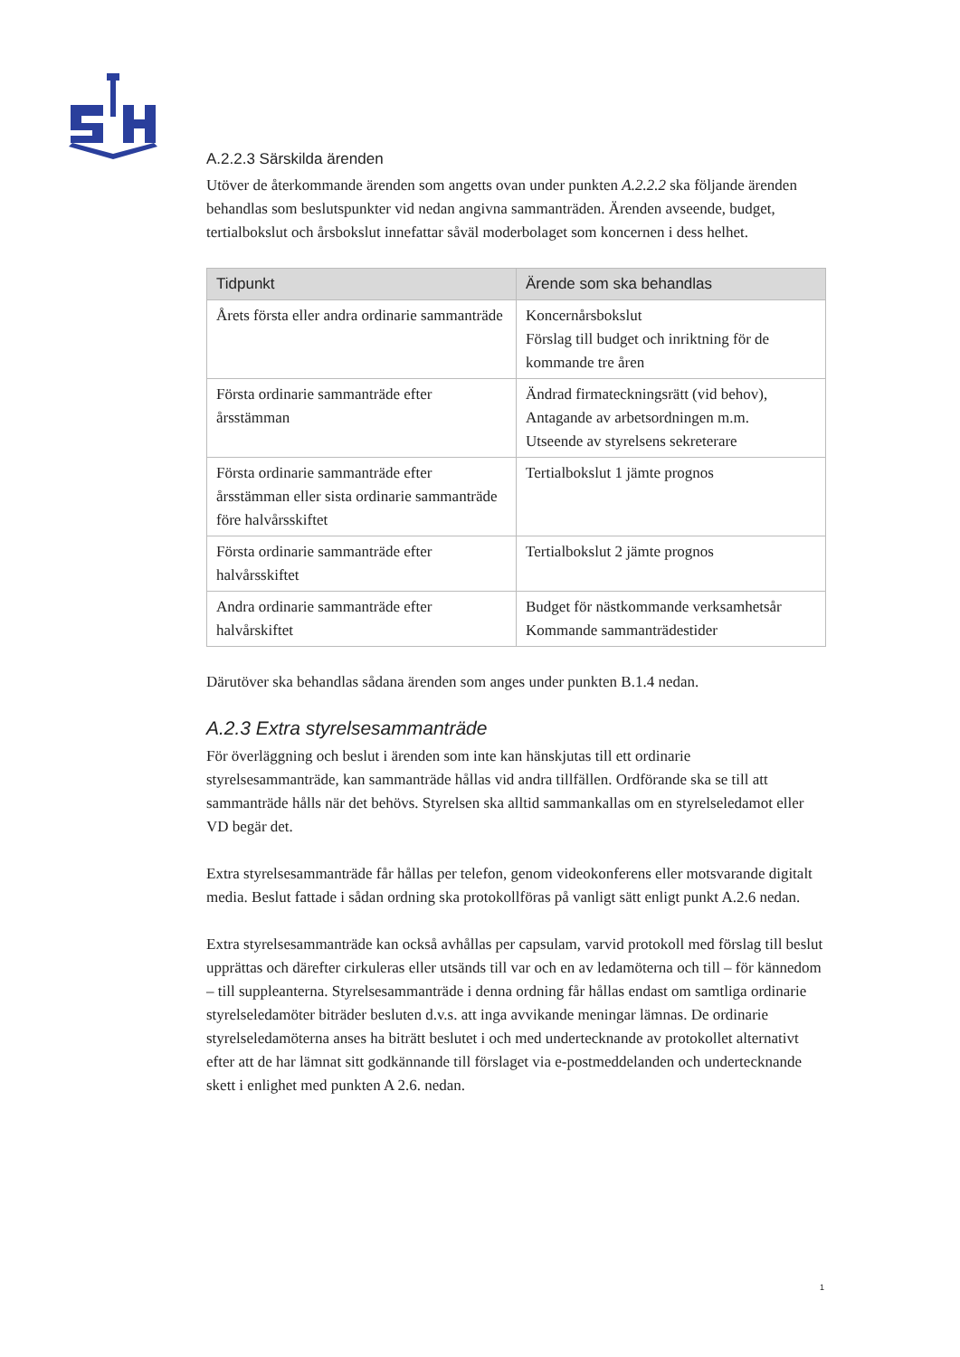A.2.2.3 Särskilda ärenden
Utöver de återkommande ärenden som angetts ovan under punkten A.2.2.2 ska följande ärenden behandlas som beslutspunkter vid nedan angivna sammanträden. Ärenden avseende, budget, tertialbokslut och årsbokslut innefattar såväl moderbolaget som koncernen i dess helhet.
| Tidpunkt | Ärende som ska behandlas |
| --- | --- |
| Årets första eller andra ordinarie sammanträde | Koncernårsbokslut Förslag till budget och inriktning för de kommande tre åren |
| Första ordinarie sammanträde efter årsstämman | Ändrad firmateckningsrätt (vid behov), Antagande av arbetsordningen m.m. Utseende av styrelsens sekreterare |
| Första ordinarie sammanträde efter årsstämman eller sista ordinarie sammanträde före halvårsskiftet | Tertialbokslut 1 jämte prognos |
| Första ordinarie sammanträde efter halvårsskiftet | Tertialbokslut 2 jämte prognos |
| Andra ordinarie sammanträde efter halvårskiftet | Budget för nästkommande verksamhetsår Kommande sammanträdestider |
Därutöver ska behandlas sådana ärenden som anges under punkten B.1.4 nedan.
A.2.3 Extra styrelsesammanträde
För överläggning och beslut i ärenden som inte kan hänskjutas till ett ordinarie styrelsesammanträde, kan sammanträde hållas vid andra tillfällen. Ordförande ska se till att sammanträde hålls när det behövs. Styrelsen ska alltid sammankallas om en styrelseledamot eller VD begär det.
Extra styrelsesammanträde får hållas per telefon, genom videokonferens eller motsvarande digitalt media. Beslut fattade i sådan ordning ska protokollföras på vanligt sätt enligt punkt A.2.6 nedan.
Extra styrelsesammanträde kan också avhållas per capsulam, varvid protokoll med förslag till beslut upprättas och därefter cirkuleras eller utsänds till var och en av ledamöterna och till – för kännedom – till suppleanterna. Styrelsesammanträde i denna ordning får hållas endast om samtliga ordinarie styrelseledamöter biträder besluten d.v.s. att inga avvikande meningar lämnas. De ordinarie styrelseledamöterna anses ha biträtt beslutet i och med undertecknande av protokollet alternativt efter att de har lämnat sitt godkännande till förslaget via e-postmeddelanden och undertecknande skett i enlighet med punkten A 2.6. nedan.
1